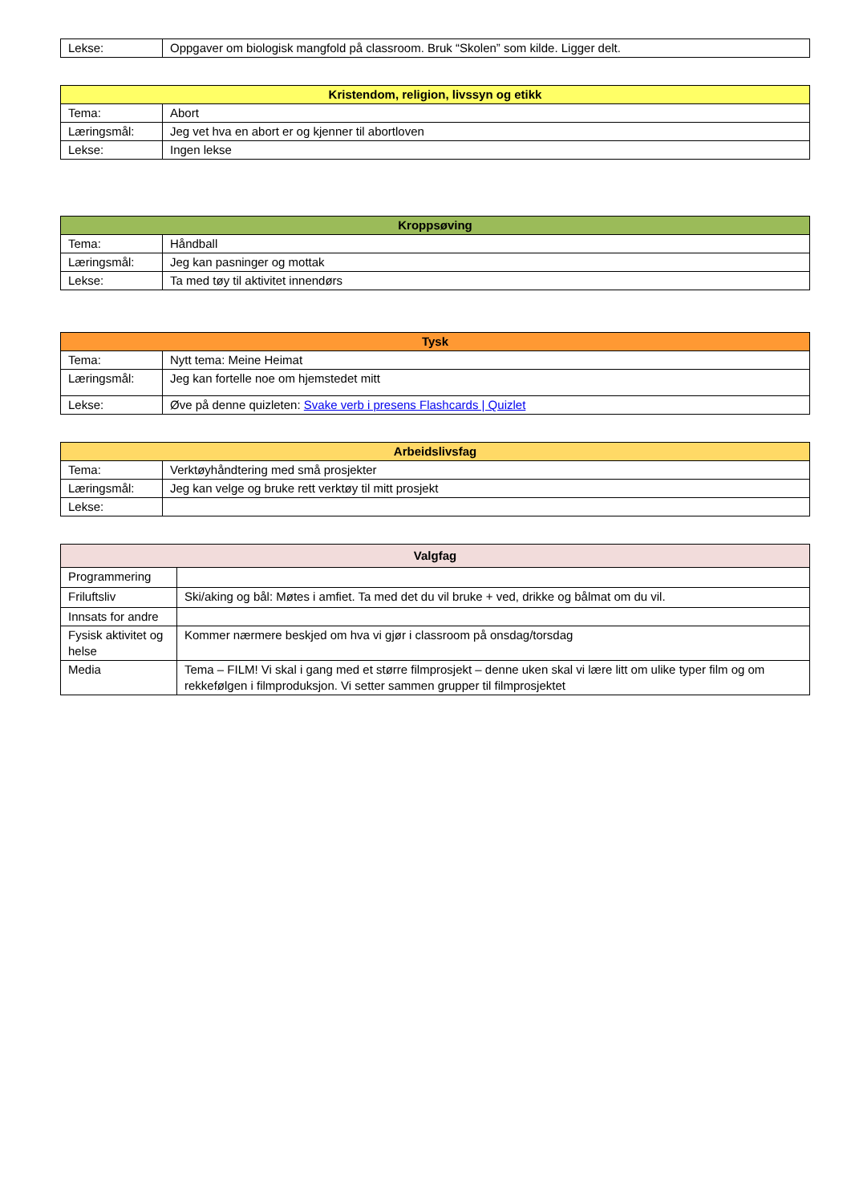| Lekse: | Oppgaver om biologisk mangfold på classroom. Bruk “Skolen” som kilde. Ligger delt. |
| Kristendom, religion, livssyn og etikk | |
| --- | --- |
| Tema: | Abort |
| Læringsmål: | Jeg vet hva en abort er og kjenner til abortloven |
| Lekse: | Ingen lekse |
| Kroppsøving | |
| --- | --- |
| Tema: | Håndball |
| Læringsmål: | Jeg kan pasninger og mottak |
| Lekse: | Ta med tøy til aktivitet innendørs |
| Tysk | |
| --- | --- |
| Tema: | Nytt tema: Meine Heimat |
| Læringsmål: | Jeg kan fortelle noe om hjemstedet mitt |
| Lekse: | Øve på denne quizleten: Svake verb i presens Flashcards / Quizlet |
| Arbeidslivsfag | |
| --- | --- |
| Tema: | Verktøyhåndtering med små prosjekter |
| Læringsmål: | Jeg kan velge og bruke rett verktøy til mitt prosjekt |
| Lekse: | |
| Valgfag | |
| --- | --- |
| Programmering | |
| Friluftsliv | Ski/aking og bål: Møtes i amfiet. Ta med det du vil bruke + ved, drikke og bålmat om du vil. |
| Innsats for andre | |
| Fysisk aktivitet og helse | Kommer nærmere beskjed om hva vi gjør i classroom på onsdag/torsdag |
| Media | Tema – FILM! Vi skal i gang med et større filmprosjekt – denne uken skal vi lære litt om ulike typer film og om rekkefølgen i filmproduksjon. Vi setter sammen grupper til filmprosjektet |